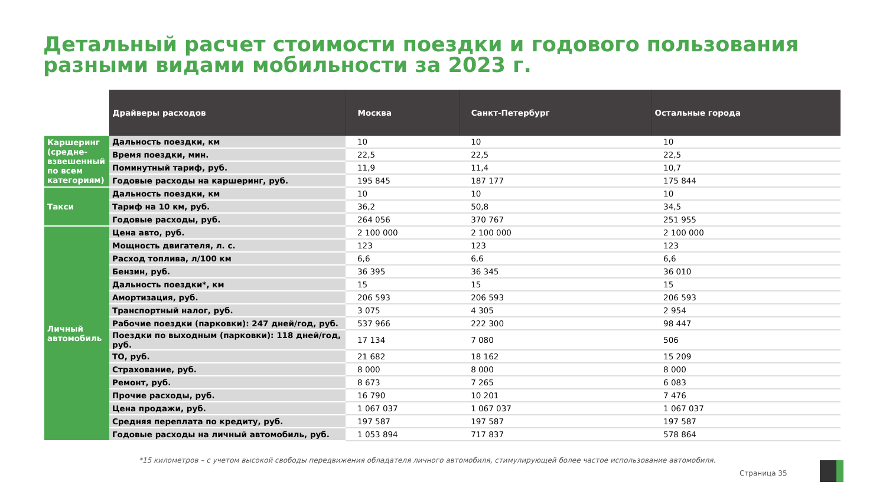Детальный расчет стоимости поездки и годового пользования разными видами мобильности за 2023 г.
| | Драйверы расходов | Москва | Санкт-Петербург | Остальные города |
| Каршеринг (средне-взвешенный по всем категориям) | Дальность поездки, км | 10 | 10 | 10 |
| | Время поездки, мин. | 22,5 | 22,5 | 22,5 |
| | Поминутный тариф, руб. | 11,9 | 11,4 | 10,7 |
| | Годовые расходы на каршеринг, руб. | 195 845 | 187 177 | 175 844 |
| Такси | Дальность поездки, км | 10 | 10 | 10 |
| | Тариф на 10 км, руб. | 36,2 | 50,8 | 34,5 |
| | Годовые расходы, руб. | 264 056 | 370 767 | 251 955 |
| Личный автомобиль | Цена авто, руб. | 2 100 000 | 2 100 000 | 2 100 000 |
| | Мощность двигателя, л. с. | 123 | 123 | 123 |
| | Расход топлива, л/100 км | 6,6 | 6,6 | 6,6 |
| | Бензин, руб. | 36 395 | 36 345 | 36 010 |
| | Дальность поездки*, км | 15 | 15 | 15 |
| | Амортизация, руб. | 206 593 | 206 593 | 206 593 |
| | Транспортный налог, руб. | 3 075 | 4 305 | 2 954 |
| | Рабочие поездки (парковки): 247 дней/год, руб. | 537 966 | 222 300 | 98 447 |
| | Поездки по выходным (парковки): 118 дней/год, руб. | 17 134 | 7 080 | 506 |
| | ТО, руб. | 21 682 | 18 162 | 15 209 |
| | Страхование, руб. | 8 000 | 8 000 | 8 000 |
| | Ремонт, руб. | 8 673 | 7 265 | 6 083 |
| | Прочие расходы, руб. | 16 790 | 10 201 | 7 476 |
| | Цена продажи, руб. | 1 067 037 | 1 067 037 | 1 067 037 |
| | Средняя переплата по кредиту, руб. | 197 587 | 197 587 | 197 587 |
| | Годовые расходы на личный автомобиль, руб. | 1 053 894 | 717 837 | 578 864 |
*15 километров – с учетом высокой свободы передвижения обладателя личного автомобиля, стимулирующей более частое использование автомобиля.
Страница 35